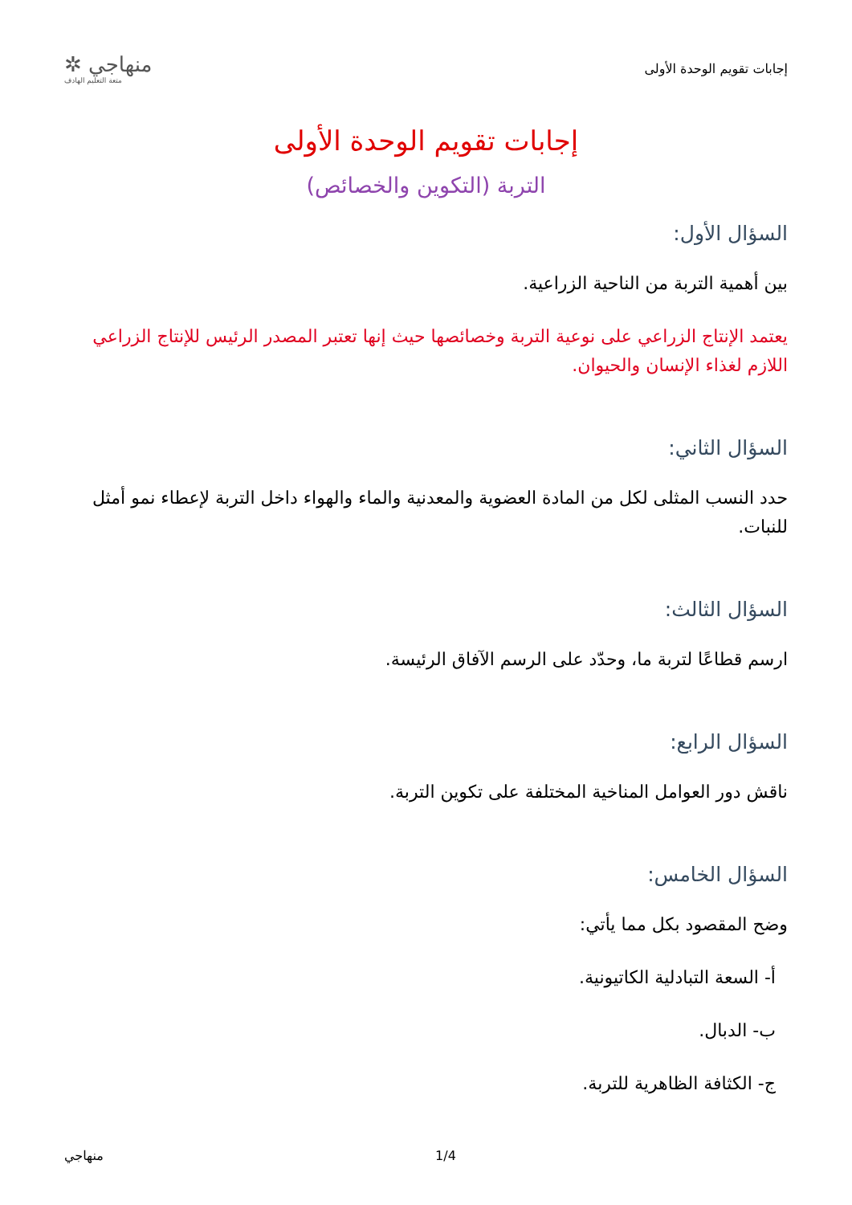إجابات تقويم الوحدة الأولى
منهاجي ✲
متعة التعليم الهادف
إجابات تقويم الوحدة الأولى
التربة (التكوين والخصائص)
السؤال الأول:
بين أهمية التربة من الناحية الزراعية.
يعتمد الإنتاج الزراعي على نوعية التربة وخصائصها حيث إنها تعتبر المصدر الرئيس للإنتاج الزراعي اللازم لغذاء الإنسان والحيوان.
السؤال الثاني:
حدد النسب المثلى لكل من المادة العضوية والمعدنية والماء والهواء داخل التربة لإعطاء نمو أمثل للنبات.
السؤال الثالث:
ارسم قطاعًا لتربة ما، وحدّد على الرسم الآفاق الرئيسة.
السؤال الرابع:
ناقش دور العوامل المناخية المختلفة على تكوين التربة.
السؤال الخامس:
وضح المقصود بكل مما يأتي:
أ- السعة التبادلية الكاتيونية.
ب- الدبال.
ج- الكثافة الظاهرية للتربة.
1/4 منهاجي